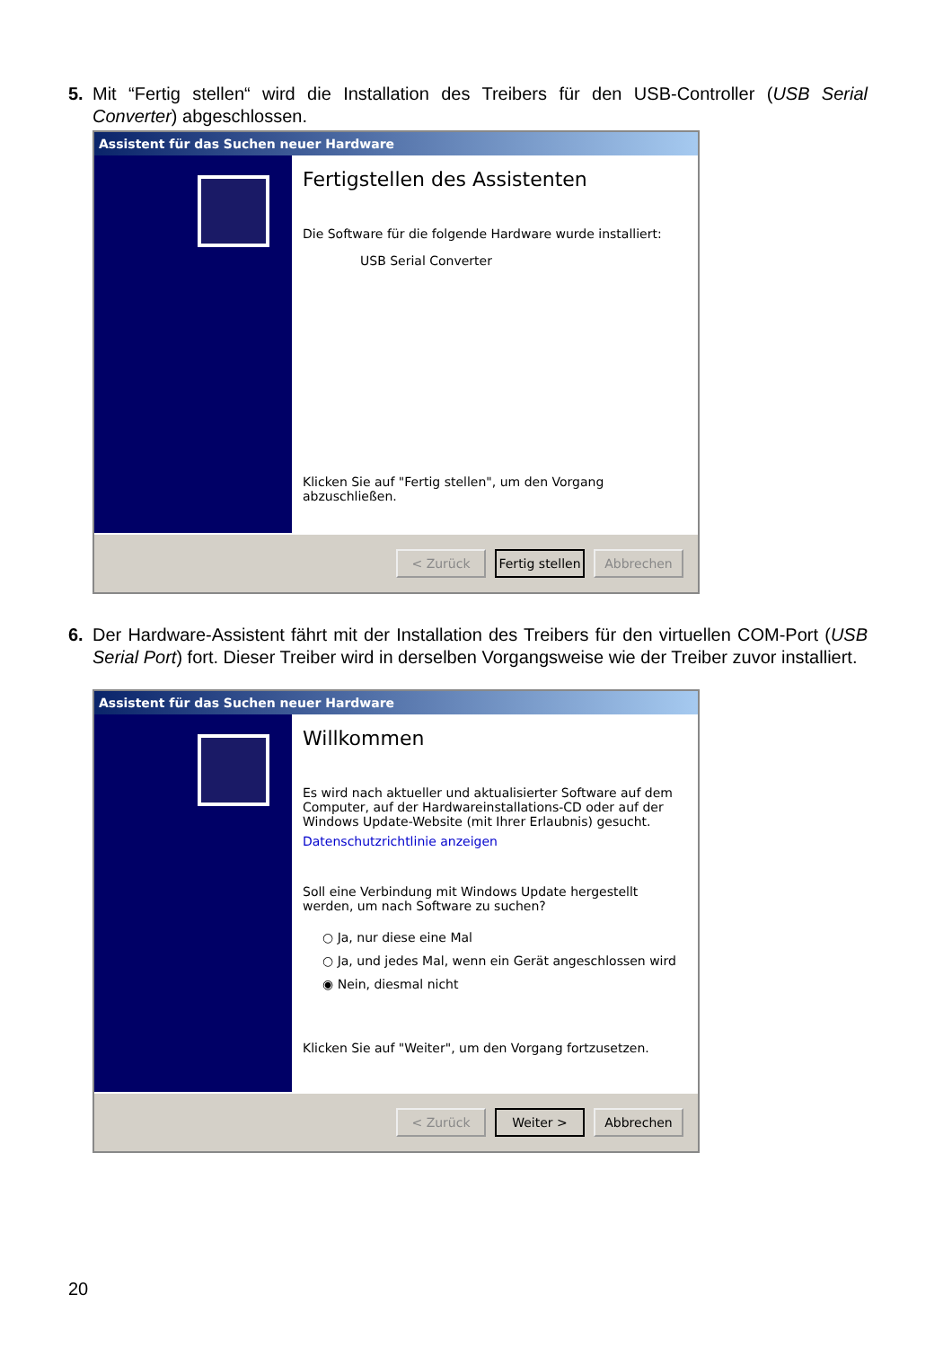5.
Mit “Fertig stellen“ wird die Installation des Treibers für den USB-Controller (USB Serial Converter) abgeschlossen.
Assistent für das Suchen neuer Hardware
Fertigstellen des Assistenten
Die Software für die folgende Hardware wurde installiert:
USB Serial Converter
Klicken Sie auf "Fertig stellen", um den Vorgang abzuschließen.
< Zurück Fertig stellen Abbrechen
6.
Der Hardware-Assistent fährt mit der Installation des Treibers für den virtuellen COM-Port (USB Serial Port) fort. Dieser Treiber wird in derselben Vorgangsweise wie der Treiber zuvor installiert.
Assistent für das Suchen neuer Hardware
Willkommen
Es wird nach aktueller und aktualisierter Software auf dem Computer, auf der Hardwareinstallations-CD oder auf der Windows Update-Website (mit Ihrer Erlaubnis) gesucht.
Datenschutzrichtlinie anzeigen
Soll eine Verbindung mit Windows Update hergestellt werden, um nach Software zu suchen?
○ Ja, nur diese eine Mal
○ Ja, und jedes Mal, wenn ein Gerät angeschlossen wird
◉ Nein, diesmal nicht
Klicken Sie auf "Weiter", um den Vorgang fortzusetzen.
< Zurück Weiter > Abbrechen
20